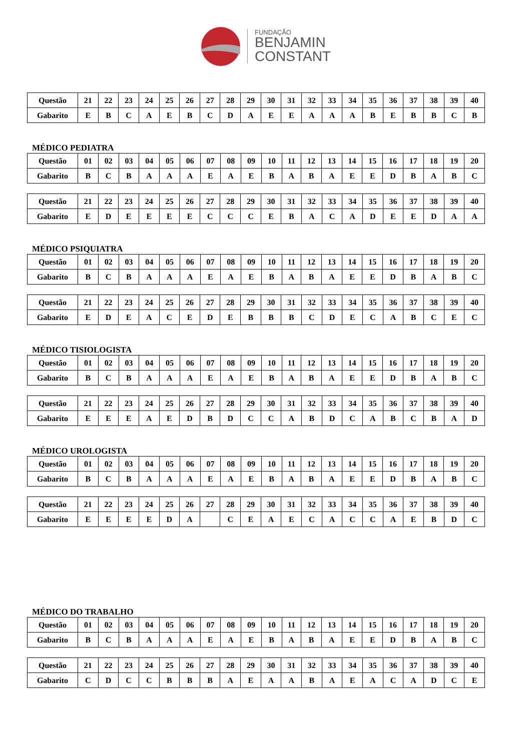FUNDAÇÃO
BENJAMIN
CONSTANT
| Questão | 21 | 22 | 23 | 24 | 25 | 26 | 27 | 28 | 29 | 30 | 31 | 32 | 33 | 34 | 35 | 36 | 37 | 38 | 39 | 40 |
| Gabarito | E | B | C | A | E | B | C | D | A | E | E | A | A | A | B | E | B | B | C | B |
MÉDICO PEDIATRA
| Questão | 01 | 02 | 03 | 04 | 05 | 06 | 07 | 08 | 09 | 10 | 11 | 12 | 13 | 14 | 15 | 16 | 17 | 18 | 19 | 20 |
| Gabarito | B | C | B | A | A | A | E | A | E | B | A | B | A | E | E | D | B | A | B | C |
| Questão | 21 | 22 | 23 | 24 | 25 | 26 | 27 | 28 | 29 | 30 | 31 | 32 | 33 | 34 | 35 | 36 | 37 | 38 | 39 | 40 |
| Gabarito | E | D | E | E | E | E | C | C | C | E | B | A | C | A | D | E | E | D | A | A |
MÉDICO PSIQUIATRA
| Questão | 01 | 02 | 03 | 04 | 05 | 06 | 07 | 08 | 09 | 10 | 11 | 12 | 13 | 14 | 15 | 16 | 17 | 18 | 19 | 20 |
| Gabarito | B | C | B | A | A | A | E | A | E | B | A | B | A | E | E | D | B | A | B | C |
| Questão | 21 | 22 | 23 | 24 | 25 | 26 | 27 | 28 | 29 | 30 | 31 | 32 | 33 | 34 | 35 | 36 | 37 | 38 | 39 | 40 |
| Gabarito | E | D | E | A | C | E | D | E | B | B | B | C | D | E | C | A | B | C | E | C |
MÉDICO TISIOLOGISTA
| Questão | 01 | 02 | 03 | 04 | 05 | 06 | 07 | 08 | 09 | 10 | 11 | 12 | 13 | 14 | 15 | 16 | 17 | 18 | 19 | 20 |
| Gabarito | B | C | B | A | A | A | E | A | E | B | A | B | A | E | E | D | B | A | B | C |
| Questão | 21 | 22 | 23 | 24 | 25 | 26 | 27 | 28 | 29 | 30 | 31 | 32 | 33 | 34 | 35 | 36 | 37 | 38 | 39 | 40 |
| Gabarito | E | E | E | A | E | D | B | D | C | C | A | B | D | C | A | B | C | B | A | D |
MÉDICO UROLOGISTA
| Questão | 01 | 02 | 03 | 04 | 05 | 06 | 07 | 08 | 09 | 10 | 11 | 12 | 13 | 14 | 15 | 16 | 17 | 18 | 19 | 20 |
| Gabarito | B | C | B | A | A | A | E | A | E | B | A | B | A | E | E | D | B | A | B | C |
| Questão | 21 | 22 | 23 | 24 | 25 | 26 | 27 | 28 | 29 | 30 | 31 | 32 | 33 | 34 | 35 | 36 | 37 | 38 | 39 | 40 |
| Gabarito | E | E | E | E | D | A | | C | E | A | E | C | A | C | C | A | E | B | D | C |
MÉDICO DO TRABALHO
| Questão | 01 | 02 | 03 | 04 | 05 | 06 | 07 | 08 | 09 | 10 | 11 | 12 | 13 | 14 | 15 | 16 | 17 | 18 | 19 | 20 |
| Gabarito | B | C | B | A | A | A | E | A | E | B | A | B | A | E | E | D | B | A | B | C |
| Questão | 21 | 22 | 23 | 24 | 25 | 26 | 27 | 28 | 29 | 30 | 31 | 32 | 33 | 34 | 35 | 36 | 37 | 38 | 39 | 40 |
| Gabarito | C | D | C | C | B | B | B | A | E | A | A | B | A | E | A | C | A | D | C | E |